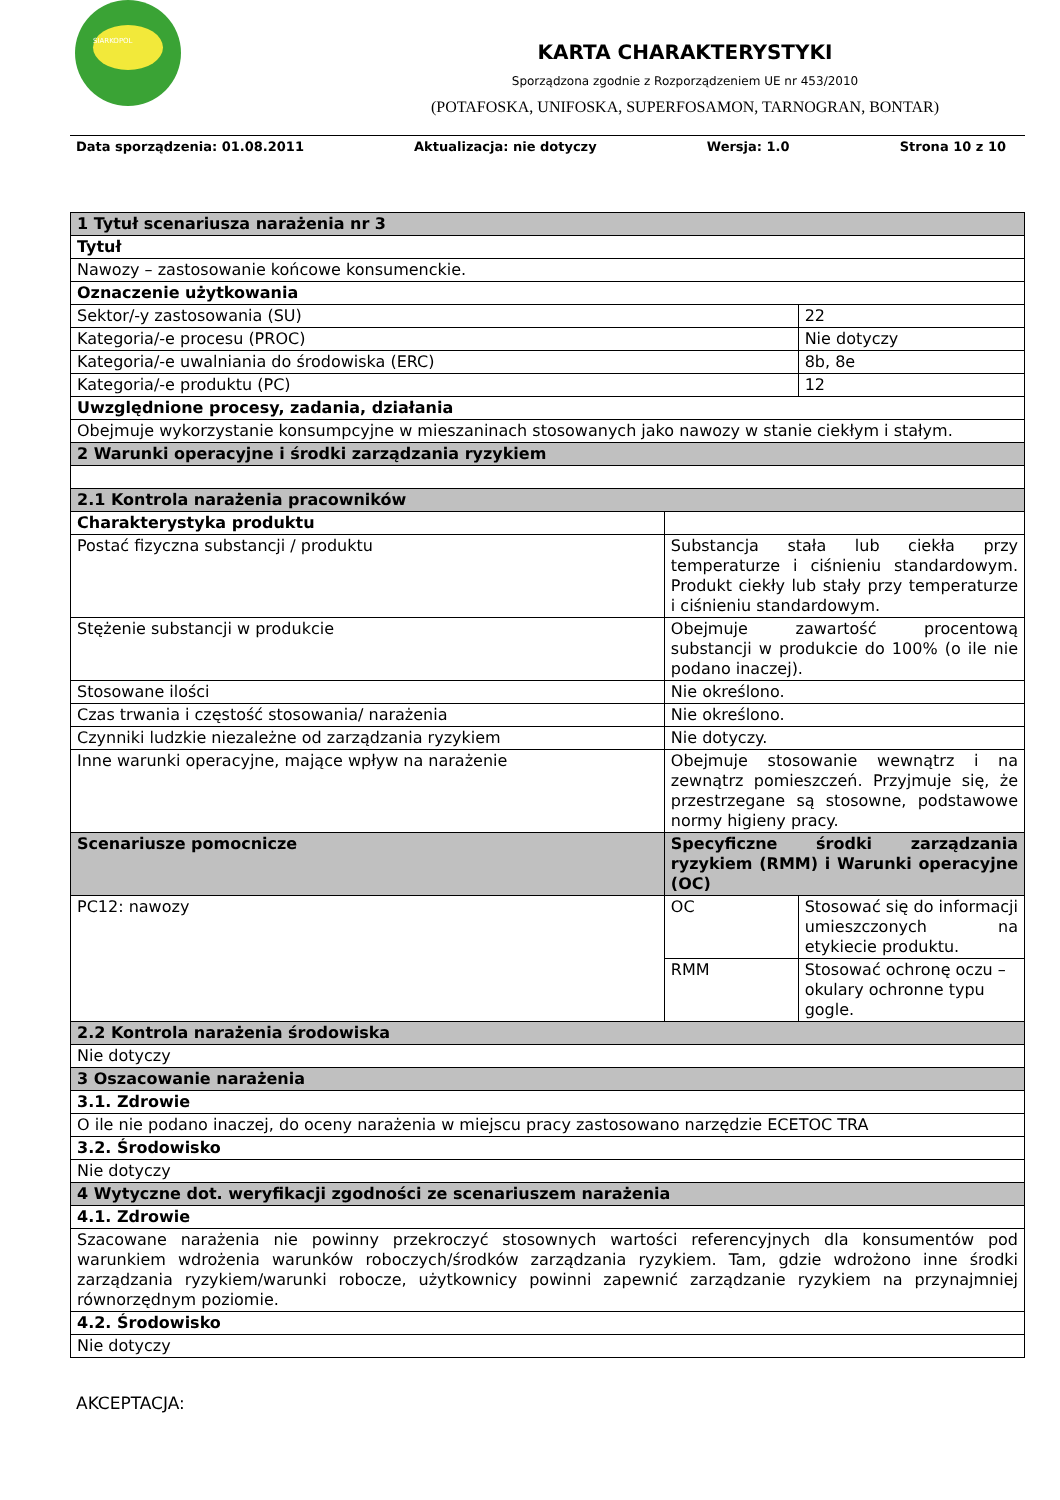SIARKOPOL
KARTA CHARAKTERYSTYKI
Sporządzona zgodnie z Rozporządzeniem UE nr 453/2010
(POTAFOSKA, UNIFOSKA, SUPERFOSAMON, TARNOGRAN, BONTAR)
Data sporządzenia: 01.08.2011 Aktualizacja: nie dotyczy Wersja: 1.0 Strona 10 z 10
| 1 Tytuł scenariusza narażenia nr 3 | | |
| Tytuł | | |
| Nawozy – zastosowanie końcowe konsumenckie. | | |
| Oznaczenie użytkowania | | |
| Sektor/-y zastosowania (SU) | | 22 |
| Kategoria/-e procesu (PROC) | | Nie dotyczy |
| Kategoria/-e uwalniania do środowiska (ERC) | | 8b, 8e |
| Kategoria/-e produktu (PC) | | 12 |
| Uwzględnione procesy, zadania, działania | | |
| Obejmuje wykorzystanie konsumpcyjne w mieszaninach stosowanych jako nawozy w stanie ciekłym i stałym. | | |
| 2 Warunki operacyjne i środki zarządzania ryzykiem | | |
| 2.1 Kontrola narażenia pracowników | | |
| Charakterystyka produktu | | |
| Postać fizyczna substancji / produktu | Substancja stała lub ciekła przy temperaturze i ciśnieniu standardowym. Produkt ciekły lub stały przy temperaturze i ciśnieniu standardowym. | |
| Stężenie substancji w produkcie | Obejmuje zawartość procentową substancji w produkcie do 100% (o ile nie podano inaczej). | |
| Stosowane ilości | Nie określono. | |
| Czas trwania i częstość stosowania/ narażenia | Nie określono. | |
| Czynniki ludzkie niezależne od zarządzania ryzykiem | Nie dotyczy. | |
| Inne warunki operacyjne, mające wpływ na narażenie | Obejmuje stosowanie wewnątrz i na zewnątrz pomieszczeń. Przyjmuje się, że przestrzegane są stosowne, podstawowe normy higieny pracy. | |
| Scenariusze pomocnicze | Specyficzne środki zarządzania ryzykiem (RMM) i Warunki operacyjne (OC) | |
| PC12: nawozy | OC | Stosować się do informacji umieszczonych na etykiecie produktu. |
| | RMM | Stosować ochronę oczu – okulary ochronne typu gogle. |
| 2.2 Kontrola narażenia środowiska | | |
| Nie dotyczy | | |
| 3 Oszacowanie narażenia | | |
| 3.1. Zdrowie | | |
| O ile nie podano inaczej, do oceny narażenia w miejscu pracy zastosowano narzędzie ECETOC TRA | | |
| 3.2. Środowisko | | |
| Nie dotyczy | | |
| 4 Wytyczne dot. weryfikacji zgodności ze scenariuszem narażenia | | |
| 4.1. Zdrowie | | |
| Szacowane narażenia nie powinny przekroczyć stosownych wartości referencyjnych dla konsumentów pod warunkiem wdrożenia warunków roboczych/środków zarządzania ryzykiem. Tam, gdzie wdrożono inne środki zarządzania ryzykiem/warunki robocze, użytkownicy powinni zapewnić zarządzanie ryzykiem na przynajmniej równorzędnym poziomie. | | |
| 4.2. Środowisko | | |
| Nie dotyczy | | |
AKCEPTACJA: